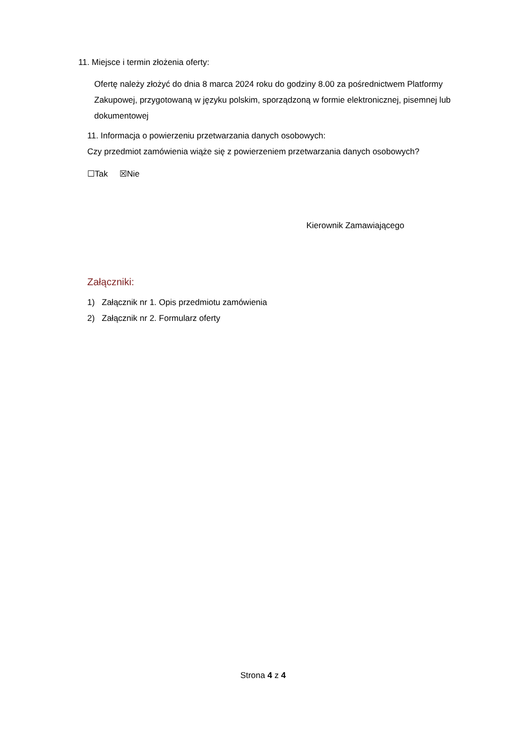11. Miejsce i termin złożenia oferty:
Ofertę należy złożyć do dnia 8 marca 2024 roku do godziny 8.00 za pośrednictwem Platformy Zakupowej, przygotowaną w języku polskim, sporządzoną w formie elektronicznej, pisemnej lub dokumentowej
11. Informacja o powierzeniu przetwarzania danych osobowych:
Czy przedmiot zamówienia wiąże się z powierzeniem przetwarzania danych osobowych?
☐Tak ☒Nie
Kierownik Zamawiającego
Załączniki:
1) Załącznik nr 1. Opis przedmiotu zamówienia
2) Załącznik nr 2. Formularz oferty
Strona 4 z 4